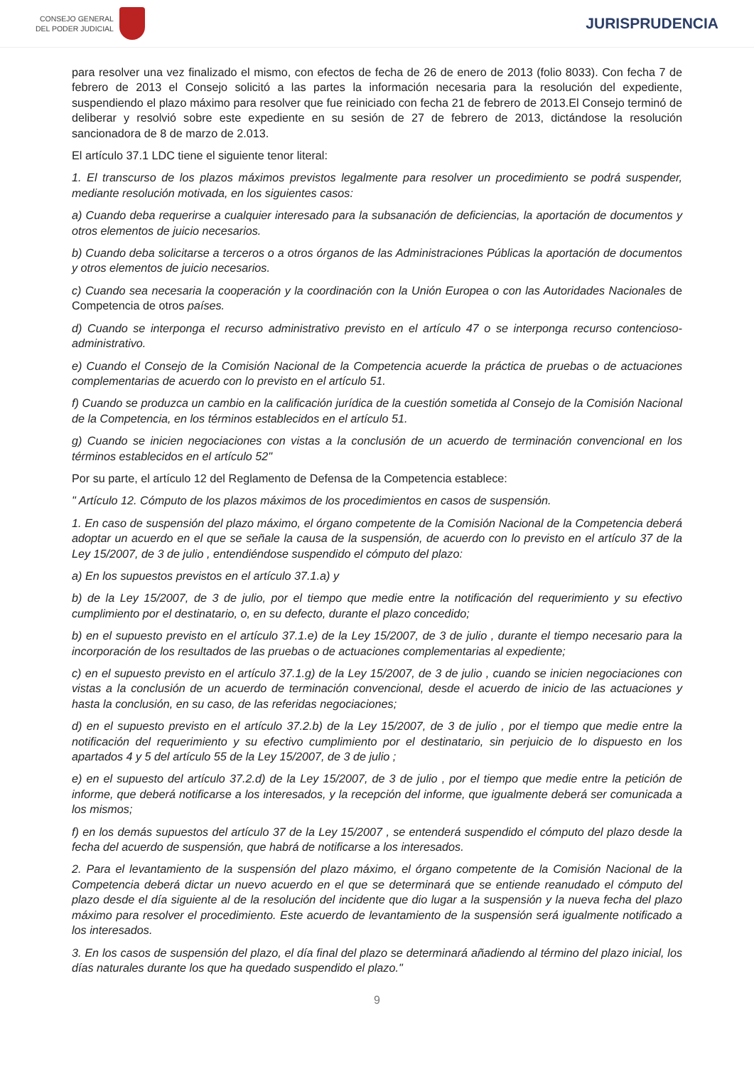CONSEJO GENERAL
DEL PODER JUDICIAL
JURISPRUDENCIA
para resolver una vez finalizado el mismo, con efectos de fecha de 26 de enero de 2013 (folio 8033). Con fecha 7 de febrero de 2013 el Consejo solicitó a las partes la información necesaria para la resolución del expediente, suspendiendo el plazo máximo para resolver que fue reiniciado con fecha 21 de febrero de 2013.El Consejo terminó de deliberar y resolvió sobre este expediente en su sesión de 27 de febrero de 2013, dictándose la resolución sancionadora de 8 de marzo de 2.013.
El artículo 37.1 LDC tiene el siguiente tenor literal:
1. El transcurso de los plazos máximos previstos legalmente para resolver un procedimiento se podrá suspender, mediante resolución motivada, en los siguientes casos:
a) Cuando deba requerirse a cualquier interesado para la subsanación de deficiencias, la aportación de documentos y otros elementos de juicio necesarios.
b) Cuando deba solicitarse a terceros o a otros órganos de las Administraciones Públicas la aportación de documentos y otros elementos de juicio necesarios.
c) Cuando sea necesaria la cooperación y la coordinación con la Unión Europea o con las Autoridades Nacionales de Competencia de otros países.
d) Cuando se interponga el recurso administrativo previsto en el artículo 47 o se interponga recurso contencioso-administrativo.
e) Cuando el Consejo de la Comisión Nacional de la Competencia acuerde la práctica de pruebas o de actuaciones complementarias de acuerdo con lo previsto en el artículo 51.
f) Cuando se produzca un cambio en la calificación jurídica de la cuestión sometida al Consejo de la Comisión Nacional de la Competencia, en los términos establecidos en el artículo 51.
g) Cuando se inicien negociaciones con vistas a la conclusión de un acuerdo de terminación convencional en los términos establecidos en el artículo 52"
Por su parte, el artículo 12 del Reglamento de Defensa de la Competencia establece:
" Artículo 12. Cómputo de los plazos máximos de los procedimientos en casos de suspensión.
1. En caso de suspensión del plazo máximo, el órgano competente de la Comisión Nacional de la Competencia deberá adoptar un acuerdo en el que se señale la causa de la suspensión, de acuerdo con lo previsto en el artículo 37 de la Ley 15/2007, de 3 de julio , entendiéndose suspendido el cómputo del plazo:
a) En los supuestos previstos en el artículo 37.1.a) y
b) de la Ley 15/2007, de 3 de julio, por el tiempo que medie entre la notificación del requerimiento y su efectivo cumplimiento por el destinatario, o, en su defecto, durante el plazo concedido;
b) en el supuesto previsto en el artículo 37.1.e) de la Ley 15/2007, de 3 de julio , durante el tiempo necesario para la incorporación de los resultados de las pruebas o de actuaciones complementarias al expediente;
c) en el supuesto previsto en el artículo 37.1.g) de la Ley 15/2007, de 3 de julio , cuando se inicien negociaciones con vistas a la conclusión de un acuerdo de terminación convencional, desde el acuerdo de inicio de las actuaciones y hasta la conclusión, en su caso, de las referidas negociaciones;
d) en el supuesto previsto en el artículo 37.2.b) de la Ley 15/2007, de 3 de julio , por el tiempo que medie entre la notificación del requerimiento y su efectivo cumplimiento por el destinatario, sin perjuicio de lo dispuesto en los apartados 4 y 5 del artículo 55 de la Ley 15/2007, de 3 de julio ;
e) en el supuesto del artículo 37.2.d) de la Ley 15/2007, de 3 de julio , por el tiempo que medie entre la petición de informe, que deberá notificarse a los interesados, y la recepción del informe, que igualmente deberá ser comunicada a los mismos;
f) en los demás supuestos del artículo 37 de la Ley 15/2007 , se entenderá suspendido el cómputo del plazo desde la fecha del acuerdo de suspensión, que habrá de notificarse a los interesados.
2. Para el levantamiento de la suspensión del plazo máximo, el órgano competente de la Comisión Nacional de la Competencia deberá dictar un nuevo acuerdo en el que se determinará que se entiende reanudado el cómputo del plazo desde el día siguiente al de la resolución del incidente que dio lugar a la suspensión y la nueva fecha del plazo máximo para resolver el procedimiento. Este acuerdo de levantamiento de la suspensión será igualmente notificado a los interesados.
3. En los casos de suspensión del plazo, el día final del plazo se determinará añadiendo al término del plazo inicial, los días naturales durante los que ha quedado suspendido el plazo."
9